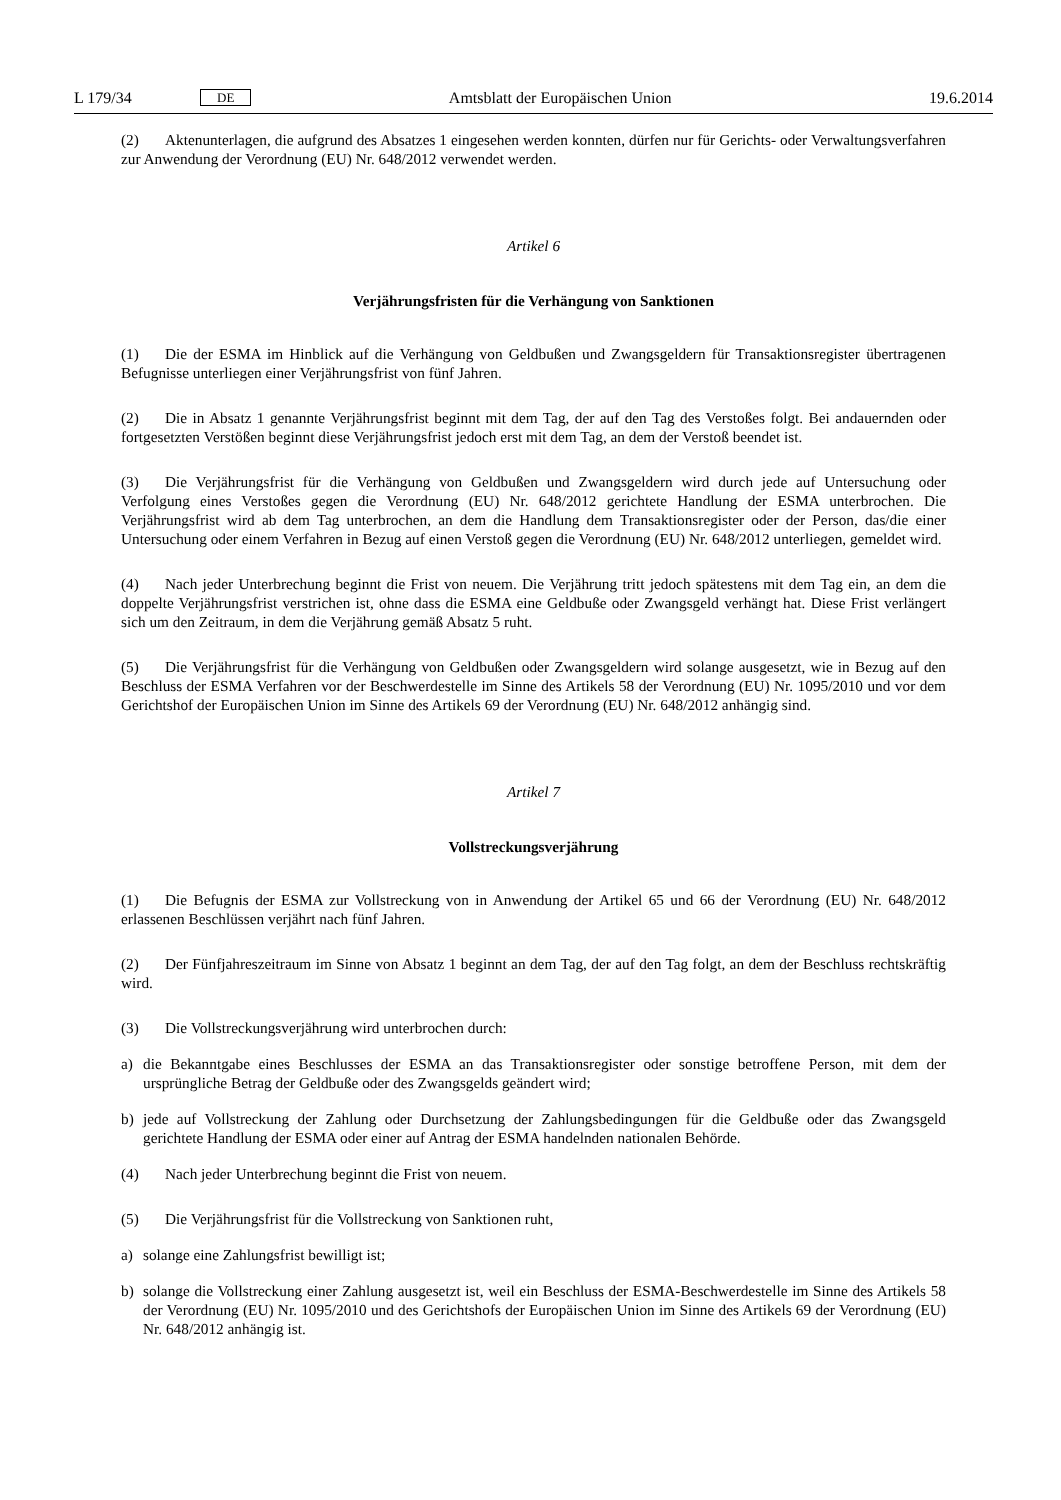L 179/34 DE Amtsblatt der Europäischen Union 19.6.2014
(2) Aktenunterlagen, die aufgrund des Absatzes 1 eingesehen werden konnten, dürfen nur für Gerichts- oder Verwaltungsverfahren zur Anwendung der Verordnung (EU) Nr. 648/2012 verwendet werden.
Artikel 6
Verjährungsfristen für die Verhängung von Sanktionen
(1) Die der ESMA im Hinblick auf die Verhängung von Geldbußen und Zwangsgeldern für Transaktionsregister übertragenen Befugnisse unterliegen einer Verjährungsfrist von fünf Jahren.
(2) Die in Absatz 1 genannte Verjährungsfrist beginnt mit dem Tag, der auf den Tag des Verstoßes folgt. Bei andauernden oder fortgesetzten Verstößen beginnt diese Verjährungsfrist jedoch erst mit dem Tag, an dem der Verstoß beendet ist.
(3) Die Verjährungsfrist für die Verhängung von Geldbußen und Zwangsgeldern wird durch jede auf Untersuchung oder Verfolgung eines Verstoßes gegen die Verordnung (EU) Nr. 648/2012 gerichtete Handlung der ESMA unterbrochen. Die Verjährungsfrist wird ab dem Tag unterbrochen, an dem die Handlung dem Transaktionsregister oder der Person, das/die einer Untersuchung oder einem Verfahren in Bezug auf einen Verstoß gegen die Verordnung (EU) Nr. 648/2012 unterliegen, gemeldet wird.
(4) Nach jeder Unterbrechung beginnt die Frist von neuem. Die Verjährung tritt jedoch spätestens mit dem Tag ein, an dem die doppelte Verjährungsfrist verstrichen ist, ohne dass die ESMA eine Geldbuße oder Zwangsgeld verhängt hat. Diese Frist verlängert sich um den Zeitraum, in dem die Verjährung gemäß Absatz 5 ruht.
(5) Die Verjährungsfrist für die Verhängung von Geldbußen oder Zwangsgeldern wird solange ausgesetzt, wie in Bezug auf den Beschluss der ESMA Verfahren vor der Beschwerdestelle im Sinne des Artikels 58 der Verordnung (EU) Nr. 1095/2010 und vor dem Gerichtshof der Europäischen Union im Sinne des Artikels 69 der Verordnung (EU) Nr. 648/2012 anhängig sind.
Artikel 7
Vollstreckungsverjährung
(1) Die Befugnis der ESMA zur Vollstreckung von in Anwendung der Artikel 65 und 66 der Verordnung (EU) Nr. 648/2012 erlassenen Beschlüssen verjährt nach fünf Jahren.
(2) Der Fünfjahreszeitraum im Sinne von Absatz 1 beginnt an dem Tag, der auf den Tag folgt, an dem der Beschluss rechtskräftig wird.
(3) Die Vollstreckungsverjährung wird unterbrochen durch:
a) die Bekanntgabe eines Beschlusses der ESMA an das Transaktionsregister oder sonstige betroffene Person, mit dem der ursprüngliche Betrag der Geldbuße oder des Zwangsgelds geändert wird;
b) jede auf Vollstreckung der Zahlung oder Durchsetzung der Zahlungsbedingungen für die Geldbuße oder das Zwangsgeld gerichtete Handlung der ESMA oder einer auf Antrag der ESMA handelnden nationalen Behörde.
(4) Nach jeder Unterbrechung beginnt die Frist von neuem.
(5) Die Verjährungsfrist für die Vollstreckung von Sanktionen ruht,
a) solange eine Zahlungsfrist bewilligt ist;
b) solange die Vollstreckung einer Zahlung ausgesetzt ist, weil ein Beschluss der ESMA-Beschwerdestelle im Sinne des Artikels 58 der Verordnung (EU) Nr. 1095/2010 und des Gerichtshofs der Europäischen Union im Sinne des Artikels 69 der Verordnung (EU) Nr. 648/2012 anhängig ist.